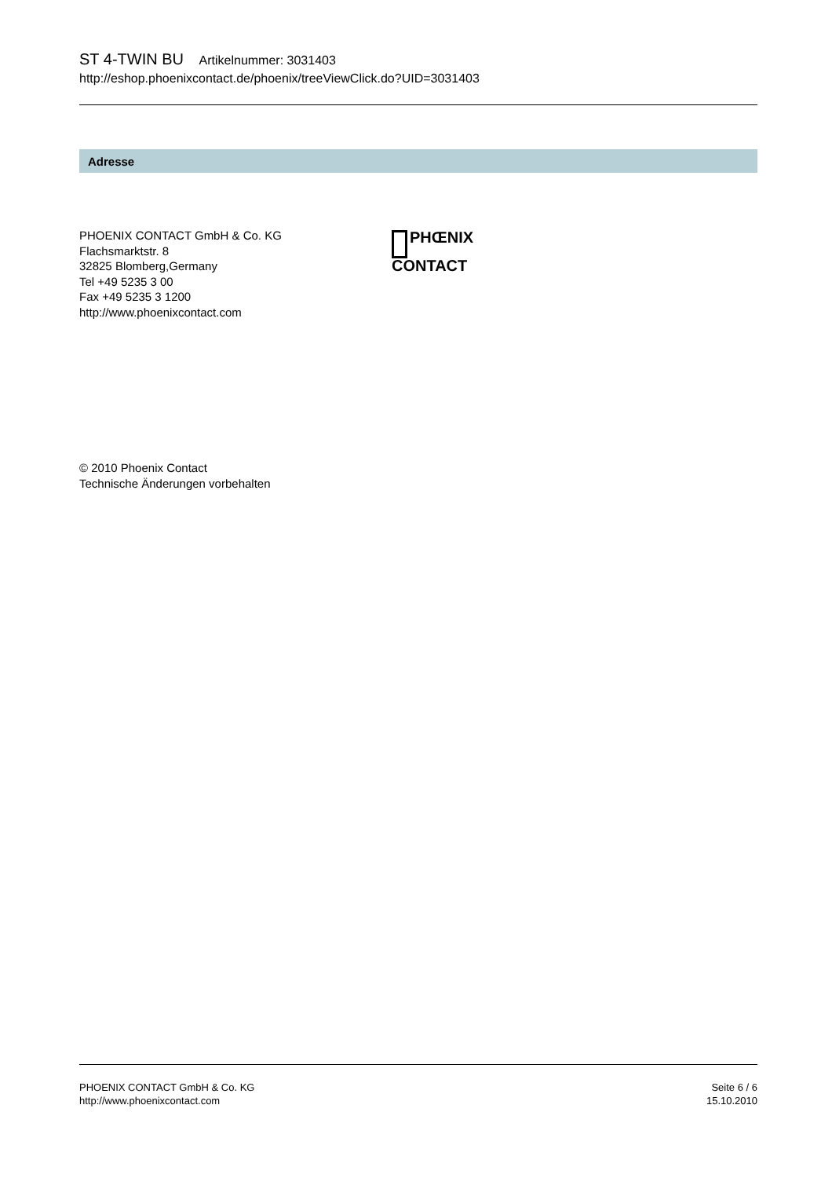ST 4-TWIN BU Artikelnummer: 3031403
http://eshop.phoenixcontact.de/phoenix/treeViewClick.do?UID=3031403
Adresse
PHOENIX CONTACT GmbH & Co. KG
Flachsmarktstr. 8
32825 Blomberg,Germany
Tel +49 5235 3 00
Fax +49 5235 3 1200
http://www.phoenixcontact.com
PHŒNIX
CONTACT
© 2010 Phoenix Contact
Technische Änderungen vorbehalten
PHOENIX CONTACT GmbH & Co. KG
http://www.phoenixcontact.com
Seite 6 / 6
15.10.2010